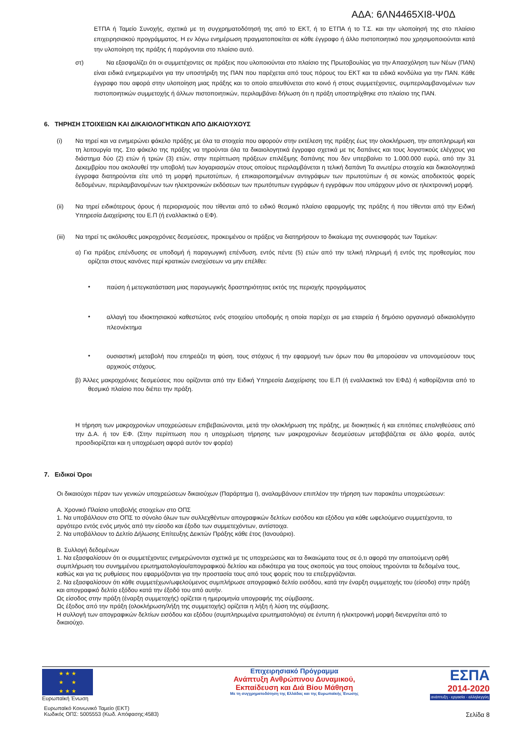ΑΔΑ: 6ΛΝ4465ΧΙ8-Ψ0Δ
ΕΤΠΑ ή Ταμείο Συνοχής, σχετικά με τη συγχρηματοδότησή της από το ΕΚΤ, ή το ΕΤΠΑ ή το Τ.Σ. και την υλοποίησή της στο πλαίσιο επιχειρησιακού προγράμματος. Η εν λόγω ενημέρωση πραγματοποιείται σε κάθε έγγραφο ή άλλο πιστοποιητικό που χρησιμοποιούνται κατά την υλοποίηση της πράξης ή παράγονται στο πλαίσιο αυτό.
στ) Να εξασφαλίζει ότι οι συμμετέχοντες σε πράξεις που υλοποιούνται στο πλαίσιο της Πρωτοβουλίας για την Απασχόληση των Νέων (ΠΑΝ) είναι ειδικά ενημερωμένοι για την υποστήριξη της ΠΑΝ που παρέχεται από τους πόρους του ΕΚΤ και τα ειδικά κονδύλια για την ΠΑΝ. Κάθε έγγραφο που αφορά στην υλοποίηση μιας πράξης και το οποίο απευθύνεται στο κοινό ή στους συμμετέχοντες, συμπεριλαμβανομένων των πιστοποιητικών συμμετοχής ή άλλων πιστοποιητικών, περιλαμβάνει δήλωση ότι η πράξη υποστηρίχθηκε στο πλαίσιο της ΠΑΝ.
6. ΤΗΡΗΣΗ ΣΤΟΙΧΕΙΩΝ ΚΑΙ ΔΙΚΑΙΟΛΟΓΗΤΙΚΩΝ ΑΠΟ ΔΙΚΑΙΟΥΧΟΥΣ
(i)
Να τηρεί και να ενημερώνει φάκελο πράξης με όλα τα στοιχεία που αφορούν στην εκτέλεση της πράξης έως την ολοκλήρωση, την αποπληρωμή και τη λειτουργία της. Στο φάκελο της πράξης να τηρούνται όλα τα δικαιολογητικά έγγραφα σχετικά με τις δαπάνες και τους λογιστικούς ελέγχους για διάστημα δύο (2) ετών ή τριών (3) ετών, στην περίπτωση πράξεων επιλέξιμης δαπάνης που δεν υπερβαίνει το 1.000.000 ευρώ, από την 31 Δεκεμβρίου που ακολουθεί την υποβολή των λογαριασμών στους οποίους περιλαμβάνεται η τελική δαπάνη Τα ανωτέρω στοιχεία και δικαιολογητικά έγγραφα διατηρούνται είτε υπό τη μορφή πρωτοτύπων, ή επικαιροποιημένων αντιγράφων των πρωτοτύπων ή σε κοινώς αποδεκτούς φορείς δεδομένων, περιλαμβανομένων των ηλεκτρονικών εκδόσεων των πρωτότυπων εγγράφων ή εγγράφων που υπάρχουν μόνο σε ηλεκτρονική μορφή.
(ii)
Να τηρεί ειδικότερους όρους ή περιορισμούς που τίθενται από το ειδικό θεσμικό πλαίσιο εφαρμογής της πράξης ή που τίθενται από την Ειδική Υπηρεσία Διαχείρισης του Ε.Π (ή εναλλακτικά ο ΕΦ).
(iii)
Να τηρεί τις ακόλουθες μακροχρόνιες δεσμεύσεις, προκειμένου οι πράξεις να διατηρήσουν το δικαίωμα της συνεισφοράς των Ταμείων:
α) Για πράξεις επένδυσης σε υποδομή ή παραγωγική επένδυση, εντός πέντε (5) ετών από την τελική πληρωμή ή εντός της προθεσμίας που ορίζεται στους κανόνες περί κρατικών ενισχύσεων να μην επέλθει:
•
παύση ή μετεγκατάσταση μιας παραγωγικής δραστηριότητας εκτός της περιοχής προγράμματος
•
αλλαγή του ιδιοκτησιακού καθεστώτος ενός στοιχείου υποδομής η οποία παρέχει σε μια εταιρεία ή δημόσιο οργανισμό αδικαιολόγητο πλεονέκτημα
•
ουσιαστική μεταβολή που επηρεάζει τη φύση, τους στόχους ή την εφαρμογή των όρων που θα μπορούσαν να υπονομεύσουν τους αρχικούς στόχους.
β) Άλλες μακροχρόνιες δεσμεύσεις που ορίζονται από την Ειδική Υπηρεσία Διαχείρισης του Ε.Π (ή εναλλακτικά τον ΕΦΔ) ή καθορίζονται από το θεσμικό πλαίσιο που διέπει την πράξη.
Η τήρηση των μακροχρονίων υποχρεώσεων επιβεβαιώνονται, μετά την ολοκλήρωση της πράξης, με διοικητικές ή και επιτόπιες επαληθεύσεις από την Δ.Α. ή τον ΕΦ. (Στην περίπτωση που η υποχρέωση τήρησης των μακροχρονίων δεσμεύσεων μεταβιβάζεται σε άλλο φορέα, αυτός προσδιορίζεται και η υποχρέωση αφορά αυτόν τον φορέα)
7. Ειδικοί Όροι
Οι δικαιούχοι πέραν των γενικών υποχρεώσεων δικαιούχων (Παράρτημα Ι), αναλαμβάνουν επιπλέον την τήρηση των παρακάτω υποχρεώσεων:
Α. Χρονικό Πλαίσιο υποβολής στοιχείων στο ΟΠΣ
1. Να υποβάλλουν στο ΟΠΣ το σύνολο όλων των συλλεχθέντων απογραφικών δελτίων εισόδου και εξόδου για κάθε ωφελούμενο συμμετέχοντα, το αργότερο εντός ενός μηνός από την είσοδο και έξοδο των συμμετεχόντων, αντίστοιχα.
2. Να υποβάλλουν το Δελτίο Δήλωσης Επίτευξης Δεικτών Πράξης κάθε έτος (Ιανουάριο).
Β. Συλλογή δεδομένων
1. Να εξασφαλίσουν ότι οι συμμετέχοντες ενημερώνονται σχετικά με τις υποχρεώσεις και τα δικαιώματα τους σε ό,τι αφορά την απαιτούμενη ορθή συμπλήρωση του συνημμένου ερωτηματολογίου/απογραφικού δελτίου και ειδικότερα για τους σκοπούς για τους οποίους τηρούνται τα δεδομένα τους, καθώς και για τις ρυθμίσεις που εφαρμόζονται για την προστασία τους από τους φορείς που τα επεξεργάζονται.
2. Να εξασφαλίσουν ότι κάθε συμμετέχων/ωφελούμενος συμπλήρωσε απογραφικό δελτίο εισόδου, κατά την έναρξη συμμετοχής του (είσοδο) στην πράξη και απογραφικό δελτίο εξόδου κατά την έξοδό του από αυτήν.
Ως είσοδος στην πράξη (έναρξη συμμετοχής) ορίζεται η ημερομηνία υπογραφής της σύμβασης.
Ως έξοδος από την πράξη (ολοκλήρωση/λήξη της συμμετοχής) ορίζεται η λήξη ή λύση της σύμβασης.
Η συλλογή των απογραφικών δελτίων εισόδου και εξόδου (συμπληρωμένα ερωτηματολόγια) σε έντυπη ή ηλεκτρονική μορφή διενεργείται από το δικαιούχο.
★ ★ ★
★ ★
★ ★ ★
Ευρωπαϊκή Ένωση
Ευρωπαϊκό Κοινωνικό Ταμείο (ΕΚΤ)
Κωδικός ΟΠΣ: 5005553 (Κωδ. Απόφασης:4583)
Επιχειρησιακό Πρόγραμμα
Ανάπτυξη Ανθρώπινου Δυναμικού,
Εκπαίδευση και Διά Βίου Μάθηση
Με τη συγχρηματοδότηση της Ελλάδας και της Ευρωπαϊκής Ένωσης
ΕΣΠΑ
2014-2020
ανάπτυξη - εργασία - αλληλεγγύη
Σελίδα 8